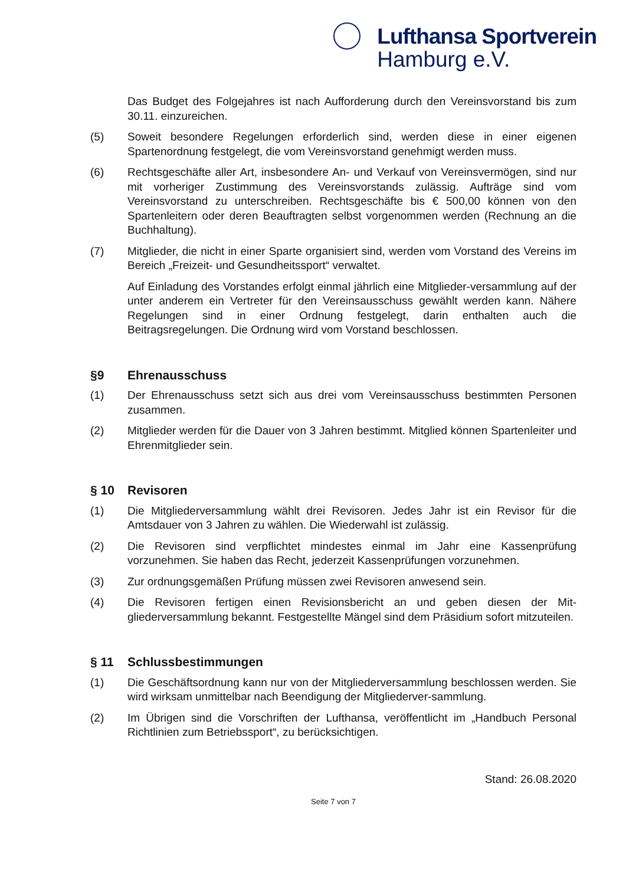Lufthansa Sportverein
Hamburg e.V.
Das Budget des Folgejahres ist nach Aufforderung durch den Vereinsvorstand bis zum 30.11. einzureichen.
(5) Soweit besondere Regelungen erforderlich sind, werden diese in einer eigenen Spartenordnung festgelegt, die vom Vereinsvorstand genehmigt werden muss.
(6) Rechtsgeschäfte aller Art, insbesondere An- und Verkauf von Vereinsvermögen, sind nur mit vorheriger Zustimmung des Vereinsvorstands zulässig. Aufträge sind vom Vereinsvorstand zu unterschreiben. Rechtsgeschäfte bis € 500,00 können von den Spartenleitern oder deren Beauftragten selbst vorgenommen werden (Rechnung an die Buchhaltung).
(7) Mitglieder, die nicht in einer Sparte organisiert sind, werden vom Vorstand des Vereins im Bereich „Freizeit- und Gesundheitssport“ verwaltet.
Auf Einladung des Vorstandes erfolgt einmal jährlich eine Mitglieder-versammlung auf der unter anderem ein Vertreter für den Vereinsausschuss gewählt werden kann. Nähere Regelungen sind in einer Ordnung festgelegt, darin enthalten auch die Beitragsregelungen. Die Ordnung wird vom Vorstand beschlossen.
§9 Ehrenausschuss
(1) Der Ehrenausschuss setzt sich aus drei vom Vereinsausschuss bestimmten Personen zusammen.
(2) Mitglieder werden für die Dauer von 3 Jahren bestimmt. Mitglied können Spartenleiter und Ehrenmitglieder sein.
§ 10 Revisoren
(1) Die Mitgliederversammlung wählt drei Revisoren. Jedes Jahr ist ein Revisor für die Amtsdauer von 3 Jahren zu wählen. Die Wiederwahl ist zulässig.
(2) Die Revisoren sind verpflichtet mindestes einmal im Jahr eine Kassenprüfung vorzunehmen. Sie haben das Recht, jederzeit Kassenprüfungen vorzunehmen.
(3) Zur ordnungsgemäßen Prüfung müssen zwei Revisoren anwesend sein.
(4) Die Revisoren fertigen einen Revisionsbericht an und geben diesen der Mit-gliederversammlung bekannt. Festgestellte Mängel sind dem Präsidium sofort mitzuteilen.
§ 11 Schlussbestimmungen
(1) Die Geschäftsordnung kann nur von der Mitgliederversammlung beschlossen werden. Sie wird wirksam unmittelbar nach Beendigung der Mitgliederver-sammlung.
(2) Im Übrigen sind die Vorschriften der Lufthansa, veröffentlicht im „Handbuch Personal Richtlinien zum Betriebssport“, zu berücksichtigen.
Stand: 26.08.2020
Seite 7 von 7